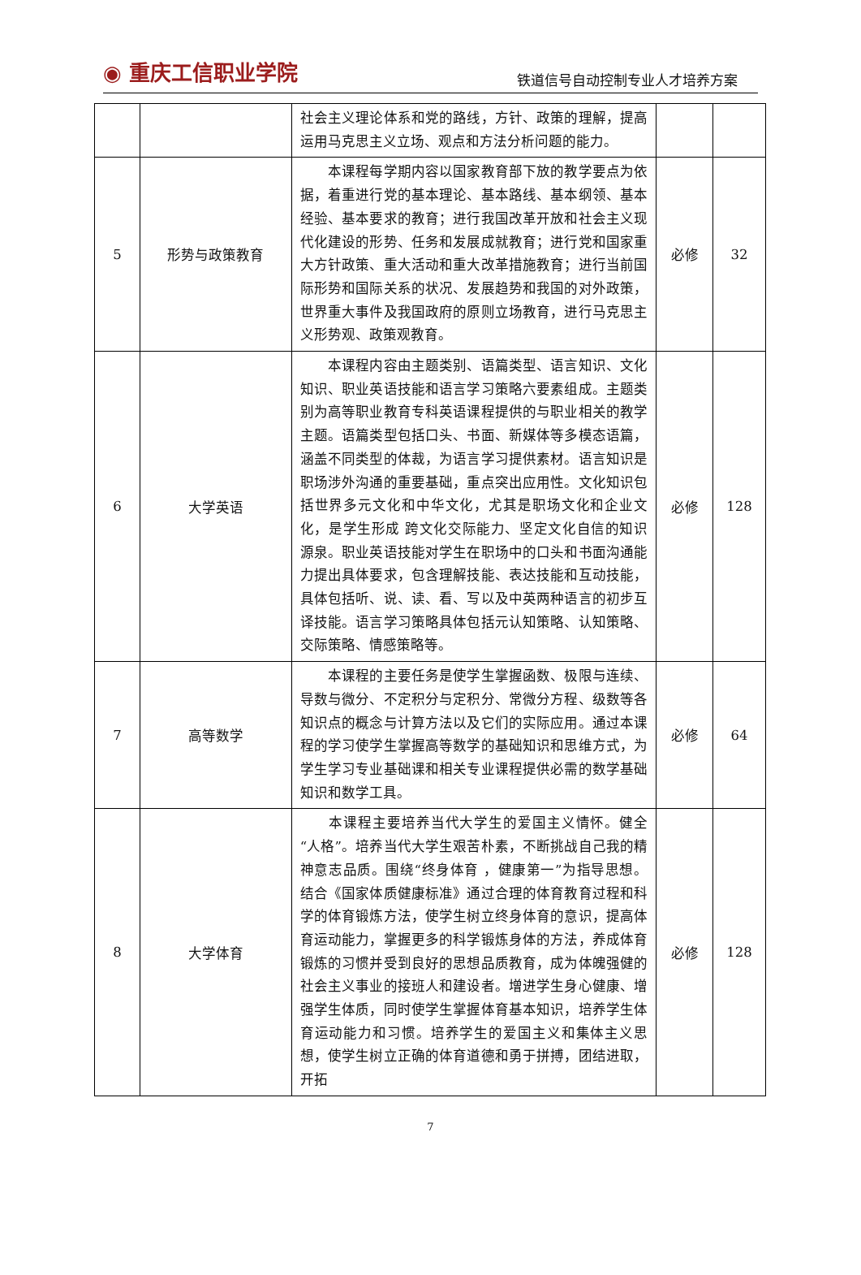◉ 重庆工信职业学院
铁道信号自动控制专业人才培养方案
| | | 社会主义理论体系和党的路线，方针、政策的理解，提高运用马克思主义立场、观点和方法分析问题的能力。 | | |
| 5 | 形势与政策教育 | 本课程每学期内容以国家教育部下放的教学要点为依据，着重进行党的基本理论、基本路线、基本纲领、基本经验、基本要求的教育；进行我国改革开放和社会主义现代化建设的形势、任务和发展成就教育；进行党和国家重大方针政策、重大活动和重大改革措施教育；进行当前国际形势和国际关系的状况、发展趋势和我国的对外政策，世界重大事件及我国政府的原则立场教育，进行马克思主义形势观、政策观教育。 | 必修 | 32 |
| 6 | 大学英语 | 本课程内容由主题类别、语篇类型、语言知识、文化知识、职业英语技能和语言学习策略六要素组成。主题类别为高等职业教育专科英语课程提供的与职业相关的教学主题。语篇类型包括口头、书面、新媒体等多模态语篇，涵盖不同类型的体裁，为语言学习提供素材。语言知识是职场涉外沟通的重要基础，重点突出应用性。文化知识包括世界多元文化和中华文化，尤其是职场文化和企业文化，是学生形成 跨文化交际能力、坚定文化自信的知识源泉。职业英语技能对学生在职场中的口头和书面沟通能力提出具体要求，包含理解技能、表达技能和互动技能，具体包括听、说、读、看、写以及中英两种语言的初步互译技能。语言学习策略具体包括元认知策略、认知策略、交际策略、情感策略等。 | 必修 | 128 |
| 7 | 高等数学 | 本课程的主要任务是使学生掌握函数、极限与连续、导数与微分、不定积分与定积分、常微分方程、级数等各知识点的概念与计算方法以及它们的实际应用。通过本课程的学习使学生掌握高等数学的基础知识和思维方式，为学生学习专业基础课和相关专业课程提供必需的数学基础知识和数学工具。 | 必修 | 64 |
| 8 | 大学体育 | 本课程主要培养当代大学生的爱国主义情怀。健全“人格”。培养当代大学生艰苦朴素，不断挑战自己我的精神意志品质。围绕“终身体育 ，健康第一”为指导思想。结合《国家体质健康标准》通过合理的体育教育过程和科学的体育锻炼方法，使学生树立终身体育的意识，提高体育运动能力，掌握更多的科学锻炼身体的方法，养成体育锻炼的习惯并受到良好的思想品质教育，成为体魄强健的社会主义事业的接班人和建设者。增进学生身心健康、增强学生体质，同时使学生掌握体育基本知识，培养学生体育运动能力和习惯。培养学生的爱国主义和集体主义思想，使学生树立正确的体育道德和勇于拼搏，团结进取，开拓 | 必修 | 128 |
7